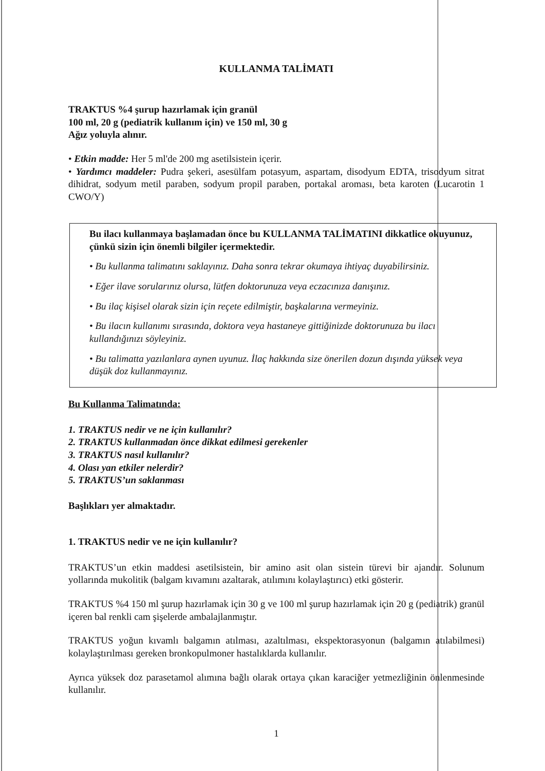KULLANMA TALİMATI
TRAKTUS %4 şurup hazırlamak için granül
100 ml, 20 g (pediatrik kullanım için) ve 150 ml, 30 g
Ağız yoluyla alınır.
• Etkin madde: Her 5 ml'de 200 mg asetilsistein içerir.
• Yardımcı maddeler: Pudra şekeri, asesülfam potasyum, aspartam, disodyum EDTA, trisodyum sitrat dihidrat, sodyum metil paraben, sodyum propil paraben, portakal aroması, beta karoten (Lucarotin 1 CWO/Y)
Bu ilacı kullanmaya başlamadan önce bu KULLANMA TALİMATINI dikkatlice okuyunuz, çünkü sizin için önemli bilgiler içermektedir.
• Bu kullanma talimatını saklayınız. Daha sonra tekrar okumaya ihtiyaç duyabilirsiniz.
• Eğer ilave sorularınız olursa, lütfen doktorunuza veya eczacınıza danışınız.
• Bu ilaç kişisel olarak sizin için reçete edilmiştir, başkalarına vermeyiniz.
• Bu ilacın kullanımı sırasında, doktora veya hastaneye gittiğinizde doktorunuza bu ilacı kullandığınızı söyleyiniz.
• Bu talimatta yazılanlara aynen uyunuz. İlaç hakkında size önerilen dozun dışında yüksek veya düşük doz kullanmayınız.
Bu Kullanma Talimatında:
1. TRAKTUS nedir ve ne için kullanılır?
2. TRAKTUS kullanmadan önce dikkat edilmesi gerekenler
3. TRAKTUS nasıl kullanılır?
4. Olası yan etkiler nelerdir?
5. TRAKTUS’un saklanması
Başlıkları yer almaktadır.
1. TRAKTUS nedir ve ne için kullanılır?
TRAKTUS’un etkin maddesi asetilsistein, bir amino asit olan sistein türevi bir ajandır. Solunum yollarında mukolitik (balgam kıvamını azaltarak, atılımını kolaylaştırıcı) etki gösterir.
TRAKTUS %4 150 ml şurup hazırlamak için 30 g ve 100 ml şurup hazırlamak için 20 g (pediatrik) granül içeren bal renkli cam şişelerde ambalajlanmıştır.
TRAKTUS yoğun kıvamlı balgamın atılması, azaltılması, ekspektorasyonun (balgamın atılabilmesi) kolaylaştırılması gereken bronkopulmoner hastalıklarda kullanılır.
Ayrıca yüksek doz parasetamol alımına bağlı olarak ortaya çıkan karaciğer yetmezliğinin önlenmesinde kullanılır.
1